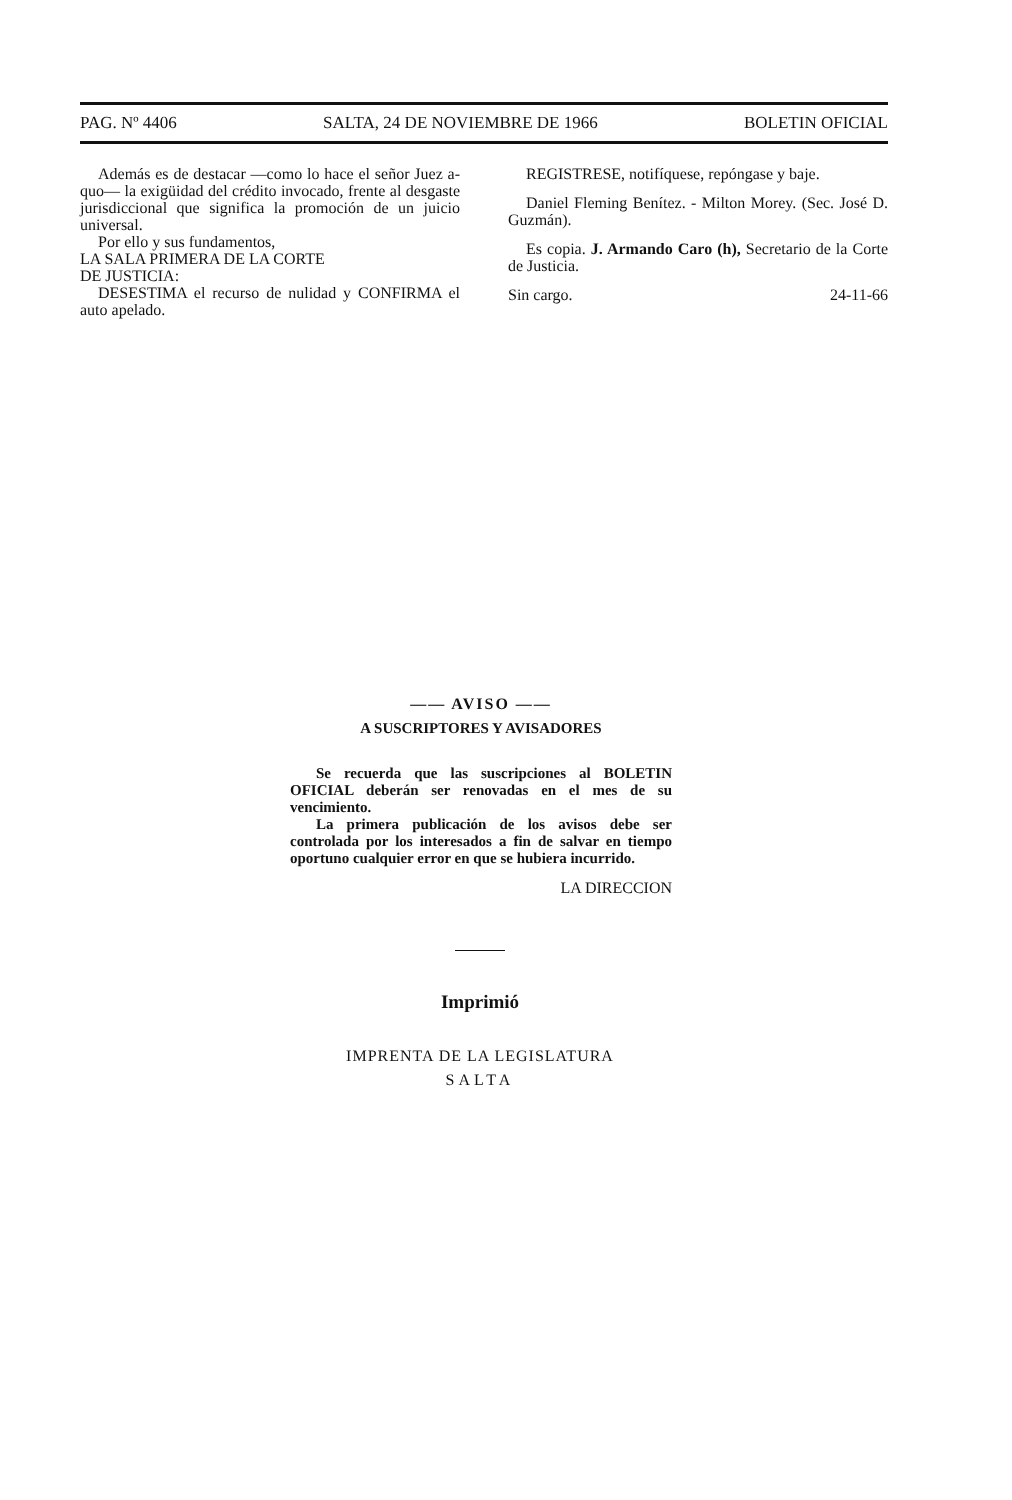PAG. Nº 4406 SALTA, 24 DE NOVIEMBRE DE 1966 BOLETIN OFICIAL
Además es de destacar —como lo hace el señor Juez a-quo— la exigüidad del crédito invocado, frente al desgaste jurisdiccional que significa la promoción de un juicio universal.
Por ello y sus fundamentos,
LA SALA PRIMERA DE LA CORTE
DE JUSTICIA:
DESESTIMA el recurso de nulidad y CONFIRMA el auto apelado.
REGISTRESE, notifíquese, repóngase y baje.
Daniel Fleming Benítez. - Milton Morey. (Sec. José D. Guzmán).
Es copia. J. Armando Caro (h), Secretario de la Corte de Justicia.
Sin cargo. 24-11-66
—— AVISO ——
A SUSCRIPTORES Y AVISADORES
Se recuerda que las suscripciones al BOLETIN OFICIAL deberán ser renovadas en el mes de su vencimiento.
La primera publicación de los avisos debe ser controlada por los interesados a fin de salvar en tiempo oportuno cualquier error en que se hubiera incurrido.
LA DIRECCION
Imprimió
IMPRENTA DE LA LEGISLATURA
SALTA